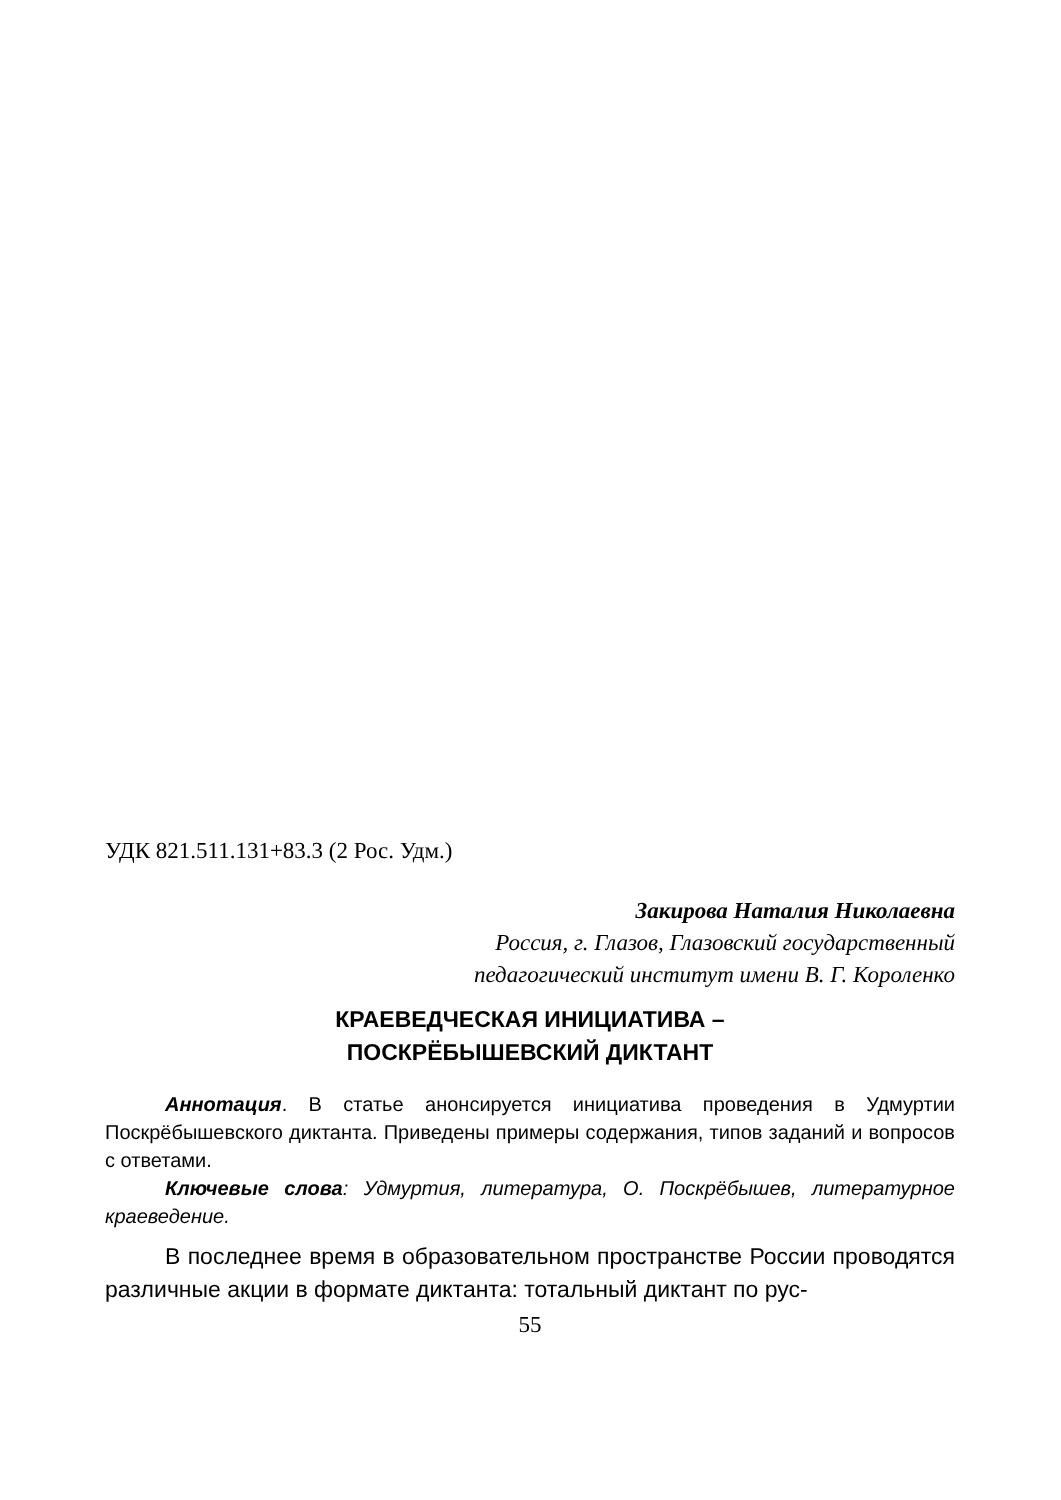УДК 821.511.131+83.3 (2 Рос. Удм.)
Закирова Наталия Николаевна
Россия, г. Глазов, Глазовский государственный
педагогический институт имени В. Г. Короленко
КРАЕВЕДЧЕСКАЯ ИНИЦИАТИВА –
ПОСКРЁБЫШЕВСКИЙ ДИКТАНТ
Аннотация. В статье анонсируется инициатива проведения в Удмуртии Поскрёбышевского диктанта. Приведены примеры содержания, типов заданий и вопросов с ответами.
Ключевые слова: Удмуртия, литература, О. Поскрёбышев, литературное краеведение.
В последнее время в образовательном пространстве России проводятся различные акции в формате диктанта: тотальный диктант по рус-
55